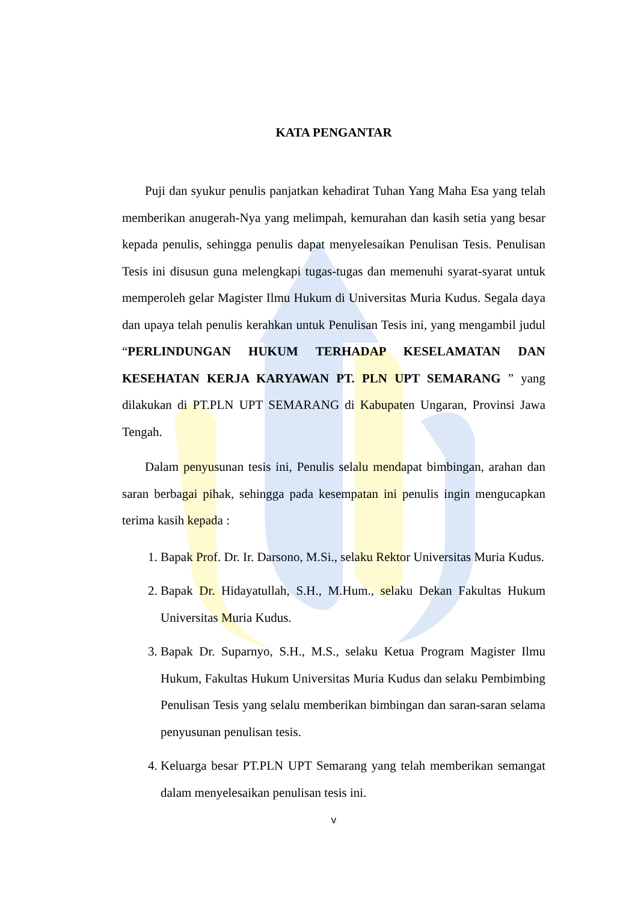KATA PENGANTAR
Puji dan syukur penulis panjatkan kehadirat Tuhan Yang Maha Esa yang telah memberikan anugerah-Nya yang melimpah, kemurahan dan kasih setia yang besar kepada penulis, sehingga penulis dapat menyelesaikan Penulisan Tesis. Penulisan Tesis ini disusun guna melengkapi tugas-tugas dan memenuhi syarat-syarat untuk memperoleh gelar Magister Ilmu Hukum di Universitas Muria Kudus. Segala daya dan upaya telah penulis kerahkan untuk Penulisan Tesis ini, yang mengambil judul “PERLINDUNGAN HUKUM TERHADAP KESELAMATAN DAN KESEHATAN KERJA KARYAWAN PT. PLN UPT SEMARANG ” yang dilakukan di PT.PLN UPT SEMARANG di Kabupaten Ungaran, Provinsi Jawa Tengah.
Dalam penyusunan tesis ini, Penulis selalu mendapat bimbingan, arahan dan saran berbagai pihak, sehingga pada kesempatan ini penulis ingin mengucapkan terima kasih kepada :
1. Bapak Prof. Dr. Ir. Darsono, M.Si., selaku Rektor Universitas Muria Kudus.
2. Bapak Dr. Hidayatullah, S.H., M.Hum., selaku Dekan Fakultas Hukum Universitas Muria Kudus.
3. Bapak Dr. Suparnyo, S.H., M.S., selaku Ketua Program Magister Ilmu Hukum, Fakultas Hukum Universitas Muria Kudus dan selaku Pembimbing Penulisan Tesis yang selalu memberikan bimbingan dan saran-saran selama penyusunan penulisan tesis.
4. Keluarga besar PT.PLN UPT Semarang yang telah memberikan semangat dalam menyelesaikan penulisan tesis ini.
v